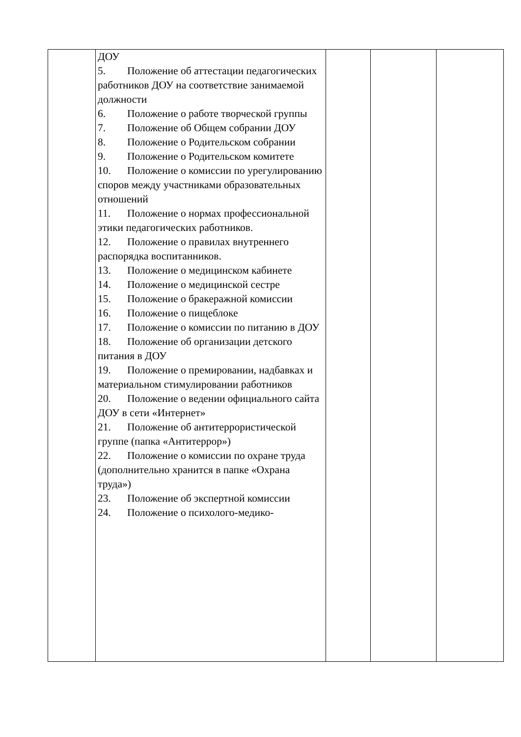| | ДОУ 5. Положение об аттестации педагогических работников ДОУ на соответствие занимаемой должности 6. Положение о работе творческой группы 7. Положение об Общем собрании ДОУ 8. Положение о Родительском собрании 9. Положение о Родительском комитете 10. Положение о комиссии по урегулированию споров между участниками образовательных отношений 11. Положение о нормах профессиональной этики педагогических работников. 12. Положение о правилах внутреннего распорядка воспитанников. 13. Положение о медицинском кабинете 14. Положение о медицинской сестре 15. Положение о бракеражной комиссии 16. Положение о пищеблоке 17. Положение о комиссии по питанию в ДОУ 18. Положение об организации детского питания в ДОУ 19. Положение о премировании, надбавках и материальном стимулировании работников 20. Положение о ведении официального сайта ДОУ в сети «Интернет» 21. Положение об антитеррористической группе (папка «Антитеррор») 22. Положение о комиссии по охране труда (дополнительно хранится в папке «Охрана труда») 23. Положение об экспертной комиссии 24. Положение о психолого-медико- | | | |